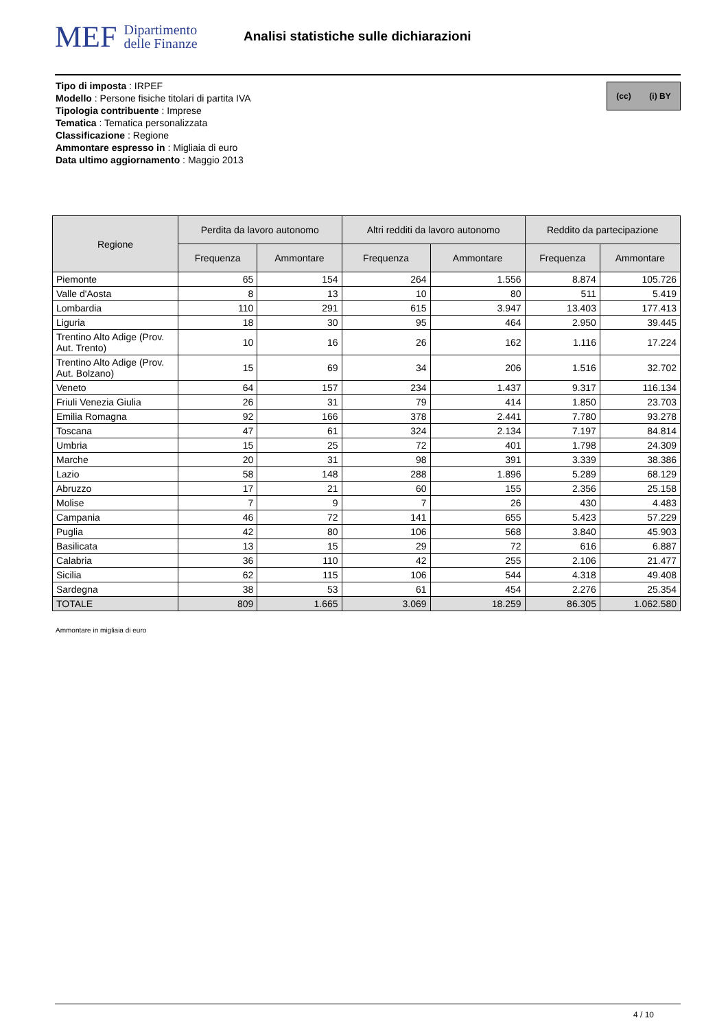MEF Dipartimento
delle Finanze
Analisi statistiche sulle dichiarazioni
(cc) (i) BY
Tipo di imposta : IRPEF
Modello : Persone fisiche titolari di partita IVA
Tipologia contribuente : Imprese
Tematica : Tematica personalizzata
Classificazione : Regione
Ammontare espresso in : Migliaia di euro
Data ultimo aggiornamento : Maggio 2013
| Regione | Perdita da lavoro autonomo | | Altri redditi da lavoro autonomo | | Reddito da partecipazione | |
| --- | --- | --- | --- | --- | --- | --- |
| | Frequenza | Ammontare | Frequenza | Ammontare | Frequenza | Ammontare |
| Piemonte | 65 | 154 | 264 | 1.556 | 8.874 | 105.726 |
| Valle d'Aosta | 8 | 13 | 10 | 80 | 511 | 5.419 |
| Lombardia | 110 | 291 | 615 | 3.947 | 13.403 | 177.413 |
| Liguria | 18 | 30 | 95 | 464 | 2.950 | 39.445 |
| Trentino Alto Adige (Prov. Aut. Trento) | 10 | 16 | 26 | 162 | 1.116 | 17.224 |
| Trentino Alto Adige (Prov. Aut. Bolzano) | 15 | 69 | 34 | 206 | 1.516 | 32.702 |
| Veneto | 64 | 157 | 234 | 1.437 | 9.317 | 116.134 |
| Friuli Venezia Giulia | 26 | 31 | 79 | 414 | 1.850 | 23.703 |
| Emilia Romagna | 92 | 166 | 378 | 2.441 | 7.780 | 93.278 |
| Toscana | 47 | 61 | 324 | 2.134 | 7.197 | 84.814 |
| Umbria | 15 | 25 | 72 | 401 | 1.798 | 24.309 |
| Marche | 20 | 31 | 98 | 391 | 3.339 | 38.386 |
| Lazio | 58 | 148 | 288 | 1.896 | 5.289 | 68.129 |
| Abruzzo | 17 | 21 | 60 | 155 | 2.356 | 25.158 |
| Molise | 7 | 9 | 7 | 26 | 430 | 4.483 |
| Campania | 46 | 72 | 141 | 655 | 5.423 | 57.229 |
| Puglia | 42 | 80 | 106 | 568 | 3.840 | 45.903 |
| Basilicata | 13 | 15 | 29 | 72 | 616 | 6.887 |
| Calabria | 36 | 110 | 42 | 255 | 2.106 | 21.477 |
| Sicilia | 62 | 115 | 106 | 544 | 4.318 | 49.408 |
| Sardegna | 38 | 53 | 61 | 454 | 2.276 | 25.354 |
| TOTALE | 809 | 1.665 | 3.069 | 18.259 | 86.305 | 1.062.580 |
Ammontare in migliaia di euro
4 / 10